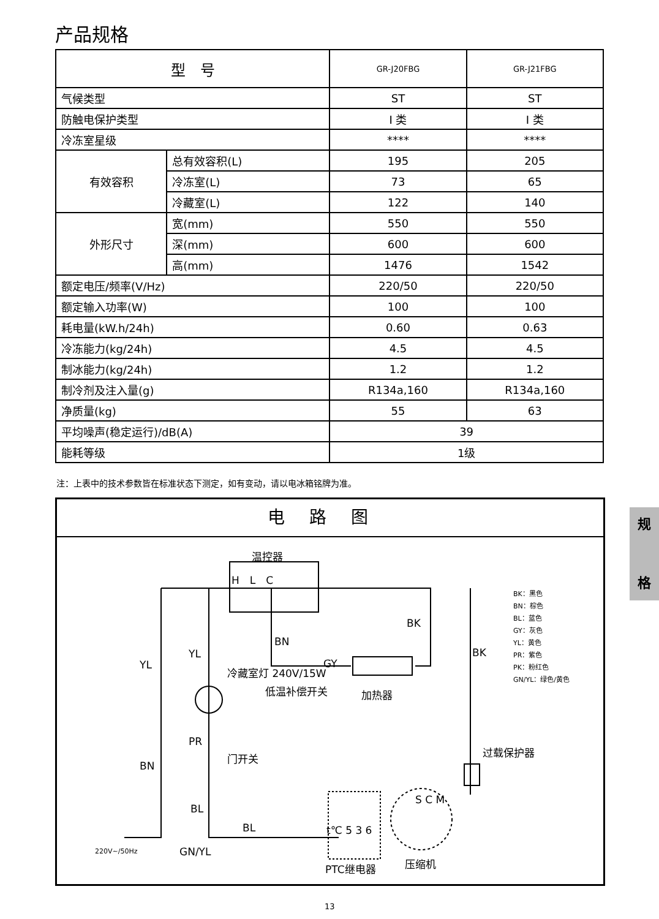产品规格
| 型 号 | | GR-J20FBG | GR-J21FBG |
| --- | --- | --- | --- |
| 气候类型 | | ST | ST |
| 防触电保护类型 | | I 类 | I 类 |
| 冷冻室星级 | | **** | **** |
| 有效容积 | 总有效容积(L) | 195 | 205 |
| | 冷冻室(L) | 73 | 65 |
| | 冷藏室(L) | 122 | 140 |
| 外形尺寸 | 宽(mm) | 550 | 550 |
| | 深(mm) | 600 | 600 |
| | 高(mm) | 1476 | 1542 |
| 额定电压/频率(V/Hz) | | 220/50 | 220/50 |
| 额定输入功率(W) | | 100 | 100 |
| 耗电量(kW.h/24h) | | 0.60 | 0.63 |
| 冷冻能力(kg/24h) | | 4.5 | 4.5 |
| 制冰能力(kg/24h) | | 1.2 | 1.2 |
| 制冷剂及注入量(g) | | R134a,160 | R134a,160 |
| 净质量(kg) | | 55 | 63 |
| 平均噪声(稳定运行)/dB(A) | | 39 | |
| 能耗等级 | | 1级 | |
注：上表中的技术参数皆在标准状态下测定，如有变动，请以电冰箱铭牌为准。
电路图
温控器
H　L　C
BK
BN
YL
YL
GY
BK
低温补偿开关 加热器
冷藏室灯 240V/15W
PR
门开关
BN
BL
BL
过载保护器
t℃ 5 3 6
S C M
220V~/50Hz GN/YL
PTC继电器 压缩机
BK：黑色
BN：棕色
BL：蓝色
GY：灰色
YL：黄色
PR：紫色
PK：粉红色
GN/YL：绿色/黄色
规
格
13